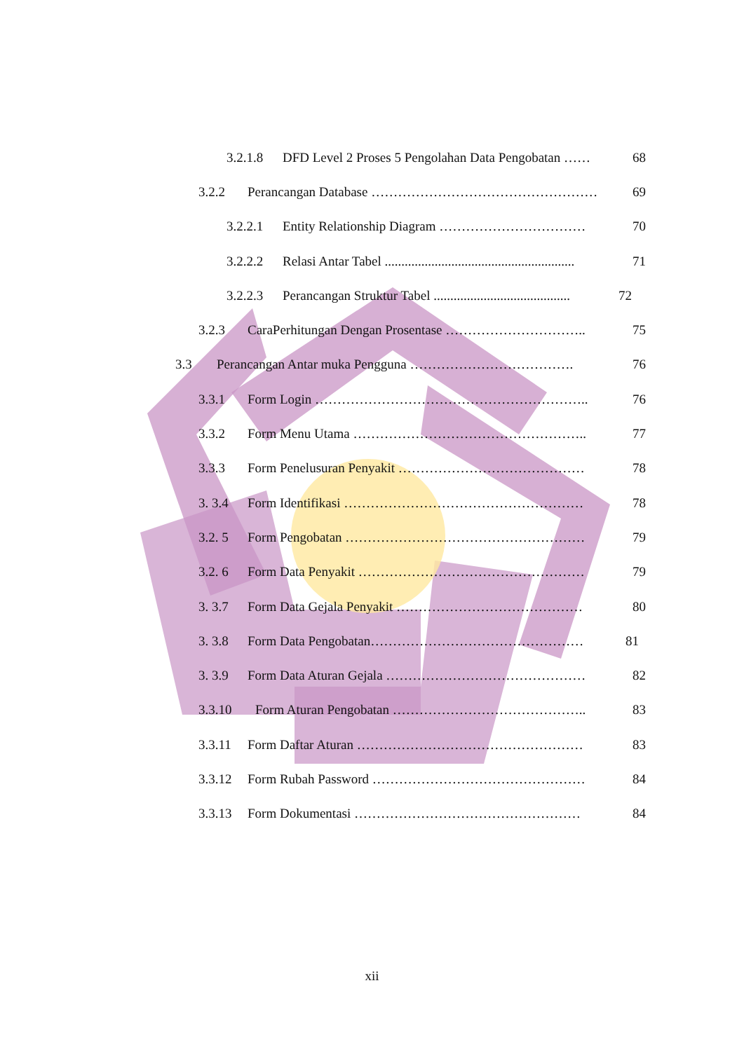3.2.1.8 DFD Level 2 Proses 5 Pengolahan Data Pengobatan …… 68
3.2.2 Perancangan Database …………………………………………… 69
3.2.2.1 Entity Relationship Diagram …………………………… 70
3.2.2.2 Relasi Antar Tabel ......................................................... 71
3.2.2.3 Perancangan Struktur Tabel ......................................... 72
3.2.3 CaraPerhitungan Dengan Prosentase ………………………….. 75
3.3 Perancangan Antar muka Pengguna ………………………………. 76
3.3.1 Form Login …………………………………………………….. 76
3.3.2 Form Menu Utama …………………………………………….. 77
3.3.3 Form Penelusuran Penyakit …………………………………… 78
3. 3.4 Form Identifikasi ……………………………………………… 78
3.2. 5 Form Pengobatan ……………………………………………… 79
3.2. 6 Form Data Penyakit …………………………………………… 79
3. 3.7 Form Data Gejala Penyakit …………………………………… 80
3. 3.8 Form Data Pengobatan………………………………………… 81
3. 3.9 Form Data Aturan Gejala ……………………………………… 82
3.3.10 Form Aturan Pengobatan …………………………………….. 83
3.3.11 Form Daftar Aturan …………………………………………… 83
3.3.12 Form Rubah Password ………………………………………… 84
3.3.13 Form Dokumentasi …………………………………………… 84
xii